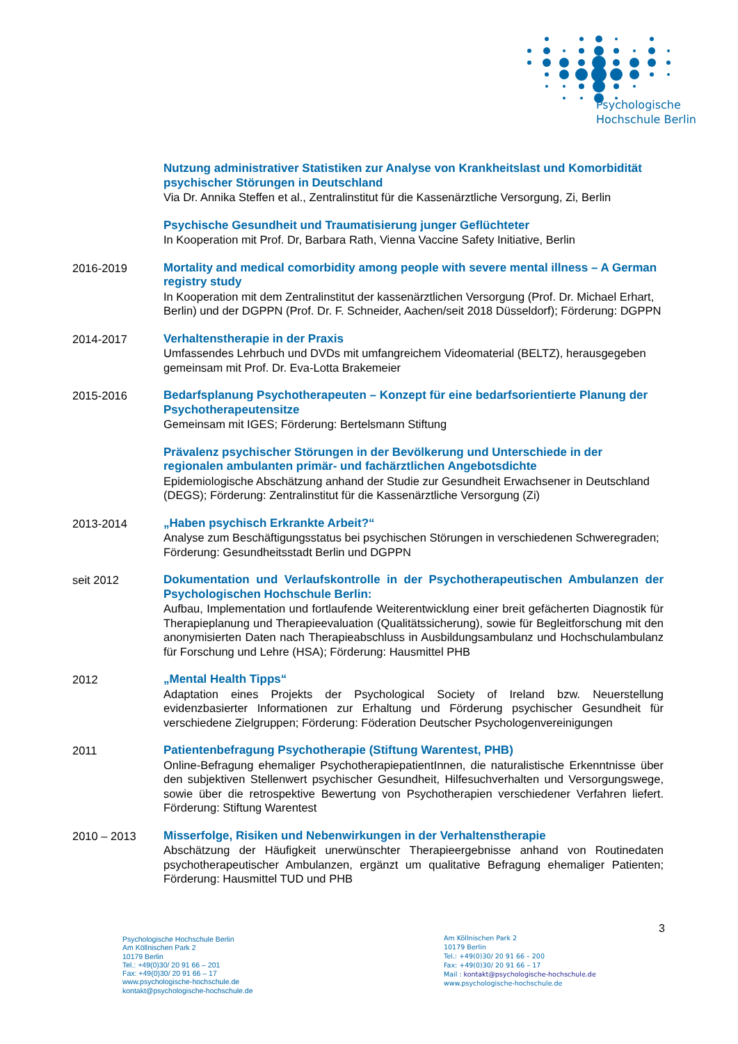Psychologische
Hochschule Berlin
Nutzung administrativer Statistiken zur Analyse von Krankheitslast und Komorbidität psychischer Störungen in Deutschland
Via Dr. Annika Steffen et al., Zentralinstitut für die Kassenärztliche Versorgung, Zi, Berlin
Psychische Gesundheit und Traumatisierung junger Geflüchteter
In Kooperation mit Prof. Dr, Barbara Rath, Vienna Vaccine Safety Initiative, Berlin
2016-2019 Mortality and medical comorbidity among people with severe mental illness – A German registry study
In Kooperation mit dem Zentralinstitut der kassenärztlichen Versorgung (Prof. Dr. Michael Erhart, Berlin) und der DGPPN (Prof. Dr. F. Schneider, Aachen/seit 2018 Düsseldorf); Förderung: DGPPN
2014-2017 Verhaltenstherapie in der Praxis
Umfassendes Lehrbuch und DVDs mit umfangreichem Videomaterial (BELTZ), herausgegeben gemeinsam mit Prof. Dr. Eva-Lotta Brakemeier
2015-2016 Bedarfsplanung Psychotherapeuten – Konzept für eine bedarfsorientierte Planung der Psychotherapeutensitze
Gemeinsam mit IGES; Förderung: Bertelsmann Stiftung
Prävalenz psychischer Störungen in der Bevölkerung und Unterschiede in der regionalen ambulanten primär- und fachärztlichen Angebotsdichte
Epidemiologische Abschätzung anhand der Studie zur Gesundheit Erwachsener in Deutschland (DEGS); Förderung: Zentralinstitut für die Kassenärztliche Versorgung (Zi)
2013-2014 „Haben psychisch Erkrankte Arbeit?“
Analyse zum Beschäftigungsstatus bei psychischen Störungen in verschiedenen Schweregraden; Förderung: Gesundheitsstadt Berlin und DGPPN
seit 2012 Dokumentation und Verlaufskontrolle in der Psychotherapeutischen Ambulanzen der Psychologischen Hochschule Berlin:
Aufbau, Implementation und fortlaufende Weiterentwicklung einer breit gefächerten Diagnostik für Therapieplanung und Therapieevaluation (Qualitätssicherung), sowie für Begleitforschung mit den anonymisierten Daten nach Therapieabschluss in Ausbildungsambulanz und Hochschulambulanz für Forschung und Lehre (HSA); Förderung: Hausmittel PHB
2012 „Mental Health Tipps“
Adaptation eines Projekts der Psychological Society of Ireland bzw. Neuerstellung evidenzbasierter Informationen zur Erhaltung und Förderung psychischer Gesundheit für verschiedene Zielgruppen; Förderung: Föderation Deutscher Psychologenvereinigungen
2011 Patientenbefragung Psychotherapie (Stiftung Warentest, PHB)
Online-Befragung ehemaliger PsychotherapiepatientInnen, die naturalistische Erkenntnisse über den subjektiven Stellenwert psychischer Gesundheit, Hilfesuchverhalten und Versorgungswege, sowie über die retrospektive Bewertung von Psychotherapien verschiedener Verfahren liefert. Förderung: Stiftung Warentest
2010 – 2013 Misserfolge, Risiken und Nebenwirkungen in der Verhaltenstherapie
Abschätzung der Häufigkeit unerwünschter Therapieergebnisse anhand von Routinedaten psychotherapeutischer Ambulanzen, ergänzt um qualitative Befragung ehemaliger Patienten; Förderung: Hausmittel TUD und PHB
3
Psychologische Hochschule Berlin
Am Köllnischen Park 2
10179 Berlin
Tel.: +49(0)30/ 20 91 66 – 201
Fax: +49(0)30/ 20 91 66 – 17
www.psychologische-hochschule.de
kontakt@psychologische-hochschule.de
Am Köllnischen Park 2
10179 Berlin
Tel.: +49(0)30/ 20 91 66 – 200
Fax: +49(0)30/ 20 91 66 – 17
Mail : kontakt@psychologische-hochschule.de
www.psychologische-hochschule.de